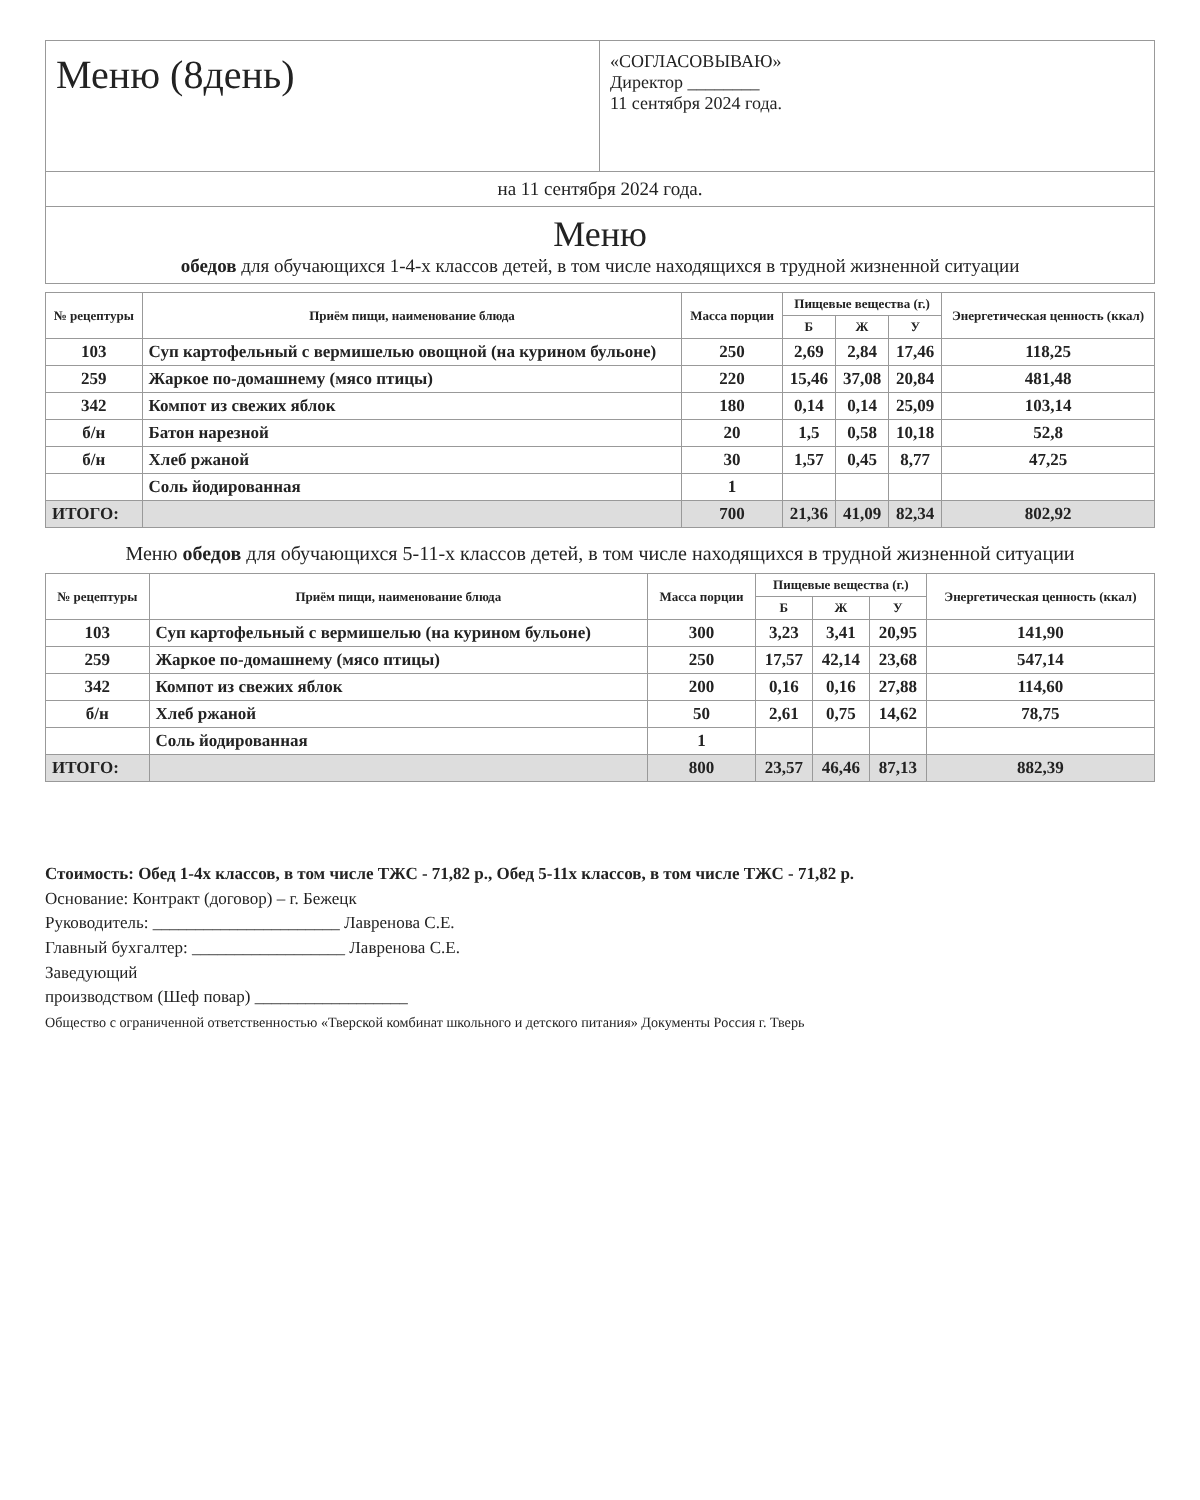Меню (8день)
«СОГЛАСОВЫВАЮ»
Директор ________
11 сентября 2024 года.
на 11 сентября 2024 года.
Меню
обедов для обучающихся 1-4-х классов детей, в том числе находящихся в трудной жизненной ситуации
| № рецептуры | Приём пищи, наименование блюда | Масса порции | Пищевые вещества (г.) | | | Энергетическая ценность (ккал) |
| --- | --- | --- | --- | --- | --- | --- |
| | | | Б | Ж | У | |
| 103 | Суп картофельный с вермишелью овощной (на курином бульоне) | 250 | 2,69 | 2,84 | 17,46 | 118,25 |
| 259 | Жаркое по-домашнему (мясо птицы) | 220 | 15,46 | 37,08 | 20,84 | 481,48 |
| 342 | Компот из свежих яблок | 180 | 0,14 | 0,14 | 25,09 | 103,14 |
| б/н | Батон нарезной | 20 | 1,5 | 0,58 | 10,18 | 52,8 |
| б/н | Хлеб ржаной | 30 | 1,57 | 0,45 | 8,77 | 47,25 |
| | Соль йодированная | 1 | | | | |
| ИТОГО: | | 700 | 21,36 | 41,09 | 82,34 | 802,92 |
Меню обедов для обучающихся 5-11-х классов детей, в том числе находящихся в трудной жизненной ситуации
| № рецептуры | Приём пищи, наименование блюда | Масса порции | Пищевые вещества (г.) | | | Энергетическая ценность (ккал) |
| --- | --- | --- | --- | --- | --- | --- |
| | | | Б | Ж | У | |
| 103 | Суп картофельный с вермишелью (на курином бульоне) | 300 | 3,23 | 3,41 | 20,95 | 141,90 |
| 259 | Жаркое по-домашнему (мясо птицы) | 250 | 17,57 | 42,14 | 23,68 | 547,14 |
| 342 | Компот из свежих яблок | 200 | 0,16 | 0,16 | 27,88 | 114,60 |
| б/н | Хлеб ржаной | 50 | 2,61 | 0,75 | 14,62 | 78,75 |
| | Соль йодированная | 1 | | | | |
| ИТОГО: | | 800 | 23,57 | 46,46 | 87,13 | 882,39 |
Стоимость: Обед 1-4х классов, в том числе ТЖС - 71,82 р., Обед 5-11х классов, в том числе ТЖС - 71,82 р.
Основание: Контракт (договор) – г. Бежецк
Руководитель: ______________________ Лавренова С.Е.
Главный бухгалтер: __________________ Лавренова С.Е.
Заведующий
производством (Шеф повар) __________________
Общество с ограниченной ответственностью «Тверской комбинат школьного и детского питания» Документы Россия г. Тверь